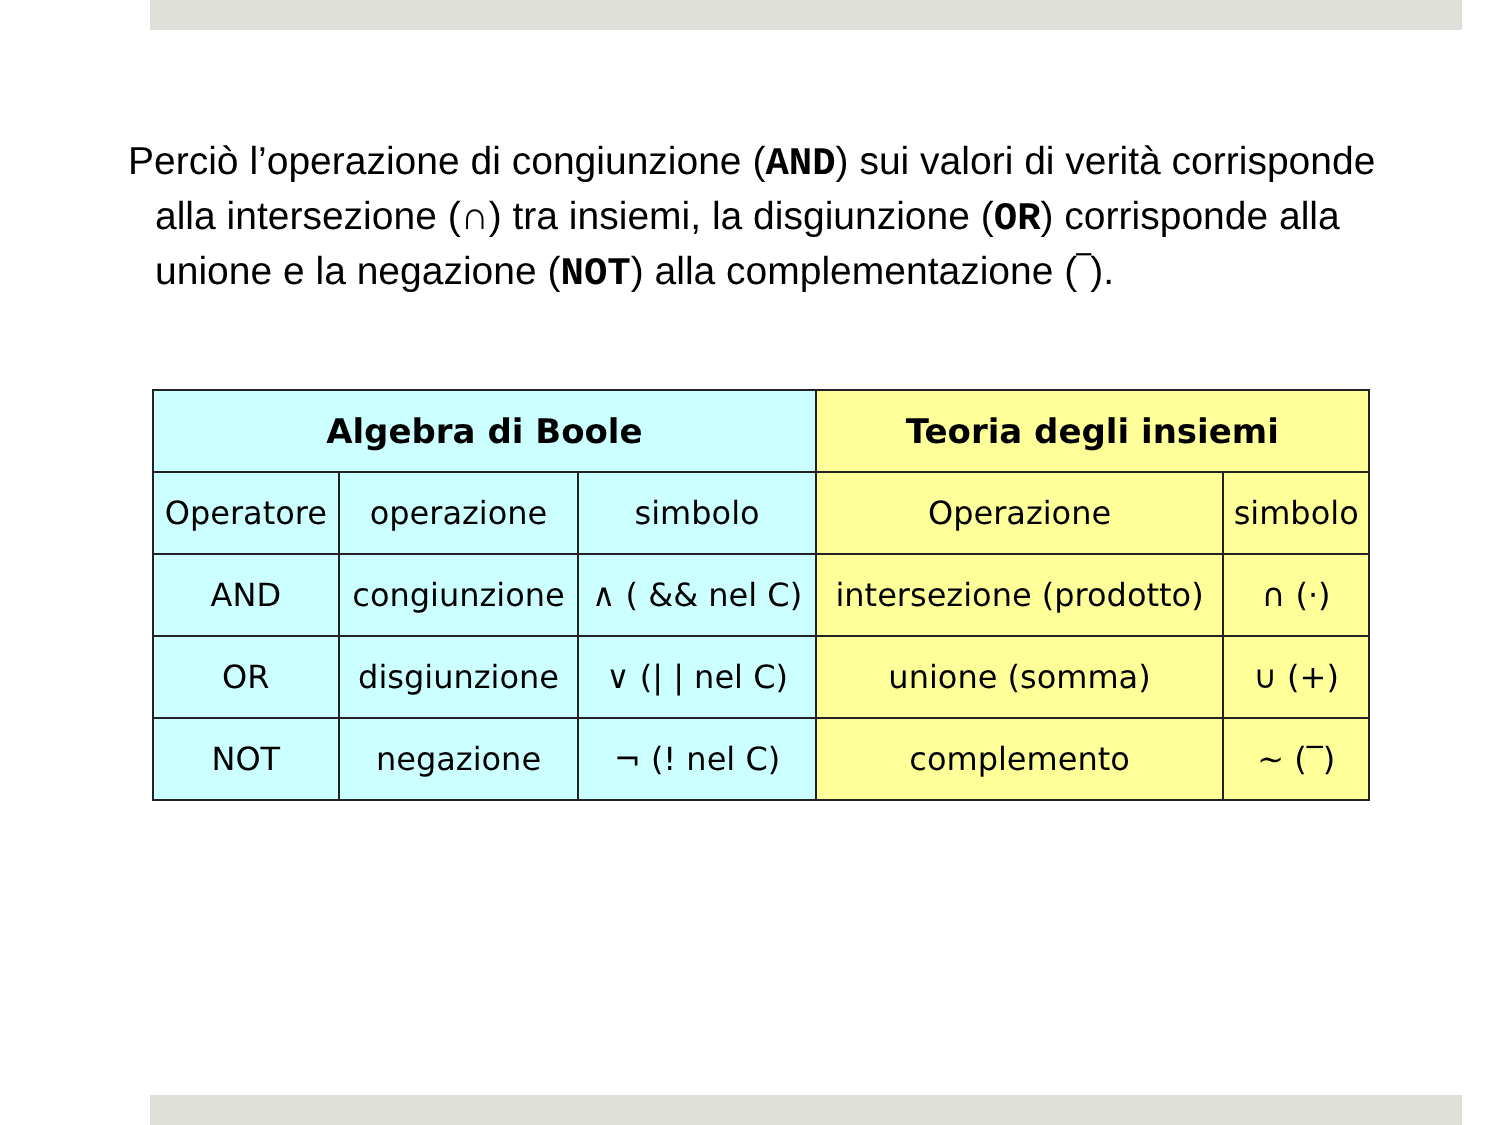Perciò l’operazione di congiunzione (AND) sui valori di verità corrisponde alla intersezione (∩) tra insiemi, la disgiunzione (OR) corrisponde alla unione e la negazione (NOT) alla complementazione (‾).
| Algebra di Boole | | | Teoria degli insiemi | |
| --- | --- | --- | --- | --- |
| Operatore | operazione | simbolo | Operazione | simbolo |
| AND | congiunzione | ∧ ( && nel C) | intersezione (prodotto) | ∩ (·) |
| OR | disgiunzione | ∨ (/ / nel C) | unione (somma) | ∪ (+) |
| NOT | negazione | ¬ (! nel C) | complemento | ~ (‾) |